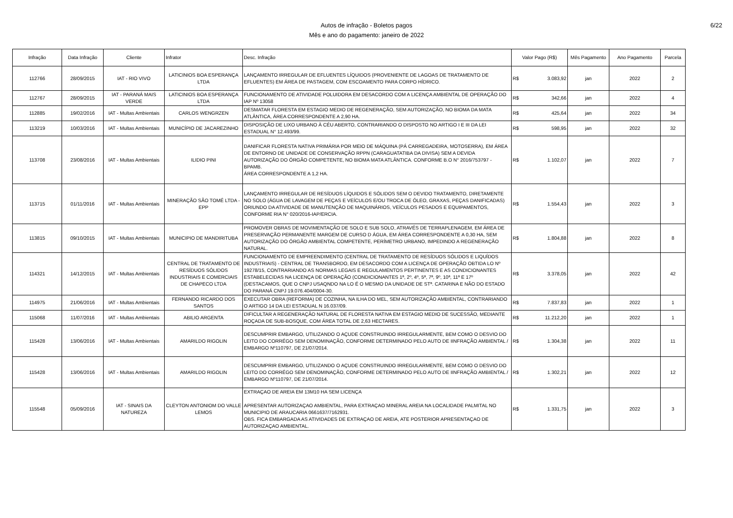Autos de infração - Boletos pagos
Mês e ano do pagamento: janeiro de 2022
6/22
| Infração | Data Infração | Cliente | Infrator | Desc. Infração | Valor Pago (R$) | Mês Pagamento | Ano Pagamento | Parcela |
| --- | --- | --- | --- | --- | --- | --- | --- | --- |
| 112766 | 28/09/2015 | IAT - RIO VIVO | LATICINIOS BOA ESPERANÇA LTDA | LANÇAMENTO IRREGULAR DE EFLUENTES LÍQUIDOS (PROVENIENTE DE LAGOAS DE TRATAMENTO DE EFLUENTES) EM ÁREA DE PASTAGEM, COM ESCOAMENTO PARA CORPO HÍDRICO. | R$ 3.083,92 | jan | 2022 | 2 |
| 112767 | 28/09/2015 | IAT - PARANÁ MAIS VERDE | LATICINIOS BOA ESPERANÇA LTDA | FUNCIONAMENTO DE ATIVIDADE POLUIDORA EM DESACORDO COM A LICENÇA AMBIENTAL DE OPERAÇÃO DO IAP Nº 13058 | R$ 342,66 | jan | 2022 | 4 |
| 112885 | 19/02/2016 | IAT - Multas Ambientais | CARLOS WENGRZEN | DESMATAR FLORESTA EM ESTAGIO MEDIO DE REGENERAÇÃO, SEM AUTORIZAÇÃO, NO BIOMA DA MATA ATLÂNTICA, ÁREA CORRESPONDENTE A 2,90 HA. | R$ 425,64 | jan | 2022 | 34 |
| 113219 | 10/03/2016 | IAT - Multas Ambientais | MUNICÍPIO DE JACAREZINHO | DISPOSIÇÃO DE LIXO URBANO À CÉU ABERTO, CONTRARIANDO O DISPOSTO NO ARTIGO I E III DA LEI ESTADUAL N° 12.493/99. | R$ 598,95 | jan | 2022 | 32 |
| 113708 | 23/08/2016 | IAT - Multas Ambientais | ILIDIO PINI | DANIFICAR FLORESTA NATIVA PRIMÁRIA POR MEIO DE MÁQUINA (PÁ CARREGADEIRA, MOTOSERRA), EM ÁREA DE ENTORNO DE UNIDADE DE CONSERVAÇÃO RPPN (CARAGUATATIBA DA DIVISA) SEM A DEVIDA AUTORIZAÇÃO DO ÓRGÃO COMPETENTE, NO BIOMA MATA ATLÂNTICA. CONFORME B.O N° 2016/753797 - BPAMB. ÁREA CORRESPONDENTE A 1,2 HA. | R$ 1.102,07 | jan | 2022 | 7 |
| 113715 | 01/11/2016 | IAT - Multas Ambientais | MINERAÇÃO SÃO TOMÉ LTDA - EPP | LANÇAMENTO IRREGULAR DE RESÍDUOS LÍQUIDOS E SÓLIDOS SEM O DEVIDO TRATAMENTO, DIRETAMENTE NO SOLO (ÁGUA DE LAVAGEM DE PEÇAS E VEÍCULOS E/OU TROCA DE ÓLEO, GRAXAS, PEÇAS DANIFICADAS) ORIUNDO DA ATIVIDADE DE MANUTENÇÃO DE MAQUINÁRIOS, VEÍCULOS PESADOS E EQUIPAMENTOS, CONFORME RIA N° 020/2016-IAP/ERCIA. | R$ 1.554,43 | jan | 2022 | 3 |
| 113815 | 09/10/2015 | IAT - Multas Ambientais | MUNICIPIO DE MANDIRITUBA | PROMOVER OBRAS DE MOVIMENTAÇÃO DE SOLO E SUB SOLO, ATRAVÉS DE TERRAPLENAGEM, EM ÁREA DE PRESERVAÇÃO PERMANENTE MARGEM DE CURSO D ÁGUA, EM ÁREA CORRESPONDENTE A 0,30 HA, SEM AUTORIZAÇÃO DO ÓRGÃO AMBIENTAL COMPETENTE, PERÍMETRO URBANO, IMPEDINDO A REGENERAÇÃO NATURAL. | R$ 1.804,88 | jan | 2022 | 8 |
| 114321 | 14/12/2015 | IAT - Multas Ambientais | CENTRAL DE TRATAMENTO DE RESÍDUOS SÓLIDOS INDUSTRIAIS E COMERCIAIS DE CHAPECO LTDA | FUNCIONAMENTO DE EMPREENDIMENTO (CENTRAL DE TRATAMENTO DE RESÍDUOS SÓLIDOS E LIQUÍDOS INDUSTRIAIS) - CENTRAL DE TRANSBORDO, EM DESACORDO COM A LICENÇA DE OPERAÇÃO OBTIDA LO Nº 19278/15, CONTRARIANDO AS NORMAS LEGAIS E REGULAMENTOS PERTINENTES E AS CONDICIONANTES ESTABELECIDAS NA LICENÇA DE OPERAÇÃO (CONDICIONANTES 1ª, 2º, 4º, 5ª, 7ª, 9º, 10ª, 11ª E 17º (DESTACAMOS, QUE O CNPJ USAQNDO NA LO É O MESMO DA UNIDADE DE STª. CATARINA E NÃO DO ESTADO DO PARANÁ CNPJ 19.076.404/0004-30. | R$ 3.378,05 | jan | 2022 | 42 |
| 114975 | 21/06/2016 | IAT - Multas Ambientais | FERNANDO RICARDO DOS SANTOS | EXECUTAR OBRA (REFORMA) DE COZINHA, NA ILHA DO MEL, SEM AUTORIZAÇÃO AMBIENTAL, CONTRARIANDO O ARTIGO 14 DA LEI ESTADUAL N 16.037/09. | R$ 7.837,83 | jan | 2022 | 1 |
| 115068 | 11/07/2016 | IAT - Multas Ambientais | ABILIO ARGENTA | DIFICULTAR A REGENERAÇÃO NATURAL DE FLORESTA NATIVA EM ESTAGIO MEDIO DE SUCESSÃO, MEDIANTE ROÇADA DE SUB-BOSQUE, COM ÁREA TOTAL DE 2,63 HECTARES. | R$ 11.212,20 | jan | 2022 | 1 |
| 115428 | 13/06/2016 | IAT - Multas Ambientais | AMARILDO RIGOLIN | DESCUMPRIR EMBARGO, UTILIZANDO O AÇUDE CONSTRUINDO IRREGULARMENTE, BEM COMO O DESVIO DO LEITO DO CORRÉGO SEM DENOMINAÇÃO, CONFORME DETERMINADO PELO AUTO DE IINFRAÇÃO AMBIENTAL / EMBARGO Nº110797, DE 21/07/2014. | R$ 1.304,38 | jan | 2022 | 11 |
| 115428 | 13/06/2016 | IAT - Multas Ambientais | AMARILDO RIGOLIN | DESCUMPRIR EMBARGO, UTILIZANDO O AÇUDE CONSTRUINDO IRREGULARMENTE, BEM COMO O DESVIO DO LEITO DO CORRÉGO SEM DENOMINAÇÃO, CONFORME DETERMINADO PELO AUTO DE IINFRAÇÃO AMBIENTAL / EMBARGO Nº110797, DE 21/07/2014. | R$ 1.302,21 | jan | 2022 | 12 |
| 115548 | 05/09/2016 | IAT - SINAIS DA NATUREZA | CLEYTON ANTONIOM DO VALLE LEMOS | EXTRAÇAO DE AREIA EM 13M10 HA SEM LICENÇA APRESENTAR AUTORIZAÇAO AMBIENTAL, PARA EXTRAÇAO MINERAL AREIA NA LOCALIDADE PALMITAL NO MUNICIPIO DE ARAUCARIA 0661637/7162931. OBS. FICA EMBARGADA AS ATIVIDADES DE EXTRAÇAO DE AREIA, ATE POSTERIOR APRESENTAÇAO DE AUTORIZAÇAO AMBIENTAL. | R$ 1.331,75 | jan | 2022 | 3 |